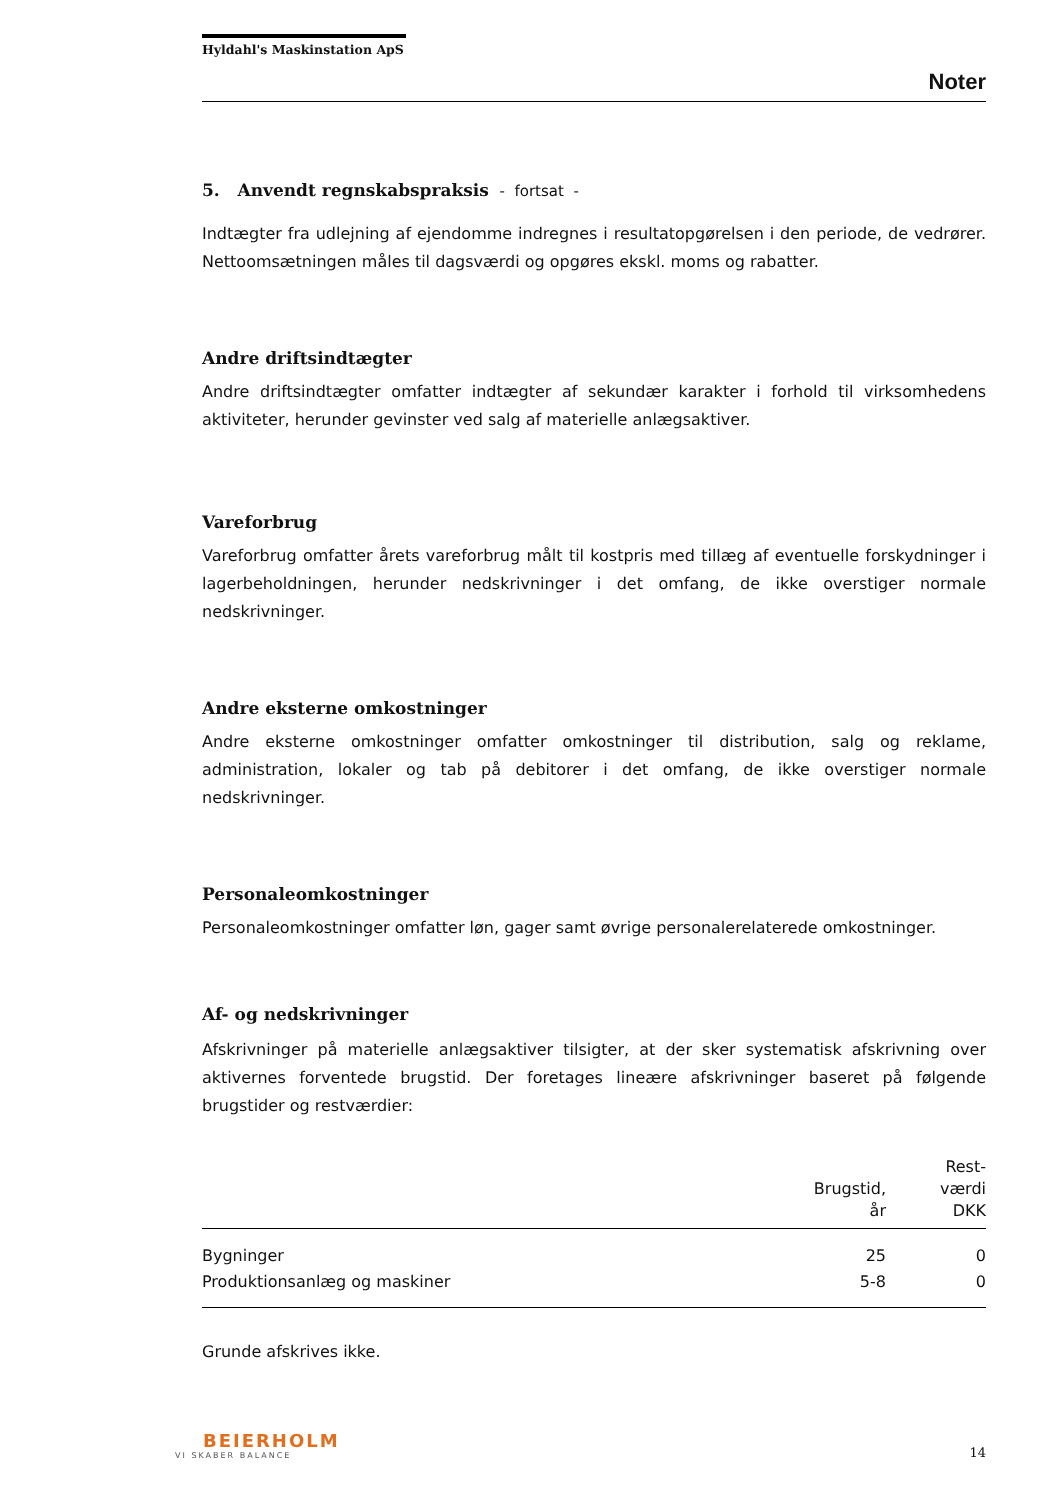Hyldahl's Maskinstation ApS
Noter
5. Anvendt regnskabspraksis - fortsat -
Indtægter fra udlejning af ejendomme indregnes i resultatopgørelsen i den periode, de vedrører. Nettoomsætningen måles til dagsværdi og opgøres ekskl. moms og rabatter.
Andre driftsindtægter
Andre driftsindtægter omfatter indtægter af sekundær karakter i forhold til virksomhedens aktiviteter, herunder gevinster ved salg af materielle anlægsaktiver.
Vareforbrug
Vareforbrug omfatter årets vareforbrug målt til kostpris med tillæg af eventuelle forskydninger i lagerbeholdningen, herunder nedskrivninger i det omfang, de ikke overstiger normale nedskrivninger.
Andre eksterne omkostninger
Andre eksterne omkostninger omfatter omkostninger til distribution, salg og reklame, administration, lokaler og tab på debitorer i det omfang, de ikke overstiger normale nedskrivninger.
Personaleomkostninger
Personaleomkostninger omfatter løn, gager samt øvrige personalerelaterede omkostninger.
Af- og nedskrivninger
Afskrivninger på materielle anlægsaktiver tilsigter, at der sker systematisk afskrivning over aktivernes forventede brugstid. Der foretages lineære afskrivninger baseret på følgende brugstider og restværdier:
| | Brugstid, år | Rest- værdi DKK |
| --- | --- | --- |
| Bygninger | 25 | 0 |
| Produktionsanlæg og maskiner | 5-8 | 0 |
Grunde afskrives ikke.
BEIERHOLM
VI SKABER BALANCE
14